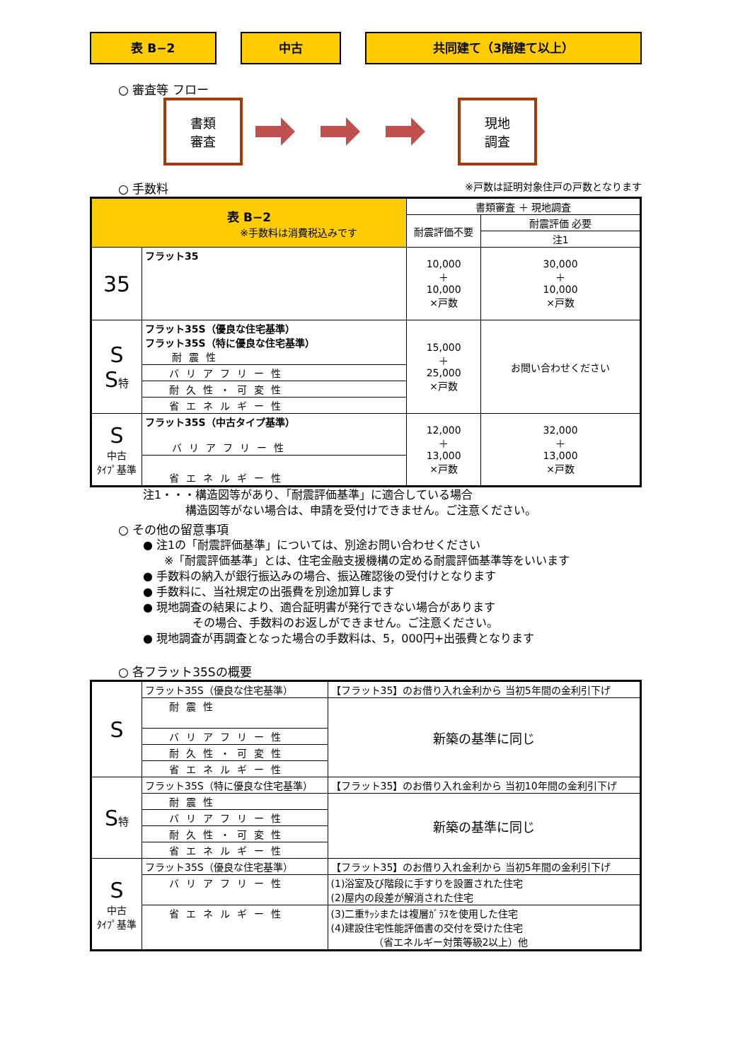表 B−2 中古 共同建て（3階建て以上）
○ 審査等 フロー
書類
審査
現地
調査
○ 手数料 ※戸数は証明対象住戸の戸数となります
| 表 B−2 ※手数料は消費税込みです | | 書類審査 ＋ 現地調査 | |
| | | 耐震評価不要 | 耐震評価 必要 |
| | | | 注1 |
| 35 | フラット35 | 10,000 ＋ 10,000 ×戸数 | 30,000 ＋ 10,000 ×戸数 |
| S S 特 | フラット35S（優良な住宅基準） フラット35S（特に優良な住宅基準） 耐震性 | 15,000 ＋ 25,000 ×戸数 | お問い合わせください |
| | バリアフリー性 | | |
| | 耐久性・可変性 | | |
| | 省エネルギー性 | | |
| S 中古 ﾀｲﾌﾟ基準 | フラット35S（中古タイプ基準） バリアフリー性 | 12,000 ＋ 13,000 ×戸数 | 32,000 ＋ 13,000 ×戸数 |
| | 省エネルギー性 | | |
注1・・・構造図等があり､「耐震評価基準」に適合している場合
構造図等がない場合は、申請を受付けできません。ご注意ください。
○ その他の留意事項
● 注1の「耐震評価基準」については、別途お問い合わせください
※「耐震評価基準」とは、住宅金融支援機構の定める耐震評価基準等をいいます
● 手数料の納入が銀行振込みの場合、振込確認後の受付けとなります
● 手数料に、当社規定の出張費を別途加算します
● 現地調査の結果により、適合証明書が発行できない場合があります
その場合、手数料のお返しができません。ご注意ください。
● 現地調査が再調査となった場合の手数料は、5，000円+出張費となります
○ 各フラット35Sの概要
| S | フラット35S（優良な住宅基準） | 【フラット35】のお借り入れ金利から 当初5年間の金利引下げ |
| | 耐震性 | 新築の基準に同じ |
| | バリアフリー性 | |
| | 耐久性・可変性 | |
| | 省エネルギー性 | |
| S 特 | フラット35S（特に優良な住宅基準） | 【フラット35】のお借り入れ金利から 当初10年間の金利引下げ |
| | 耐震性 | 新築の基準に同じ |
| | バリアフリー性 | |
| | 耐久性・可変性 | |
| | 省エネルギー性 | |
| S 中古 ﾀｲﾌﾟ基準 | フラット35S（優良な住宅基準） | 【フラット35】のお借り入れ金利から 当初5年間の金利引下げ |
| | バリアフリー性 | (1)浴室及び階段に手すりを設置された住宅 (2)屋内の段差が解消された住宅 |
| | 省エネルギー性 | (3)二重ｻｯｼまたは複層ｶﾞﾗｽを使用した住宅 (4)建設住宅性能評価書の交付を受けた住宅 （省エネルギー対策等級2以上）他 |